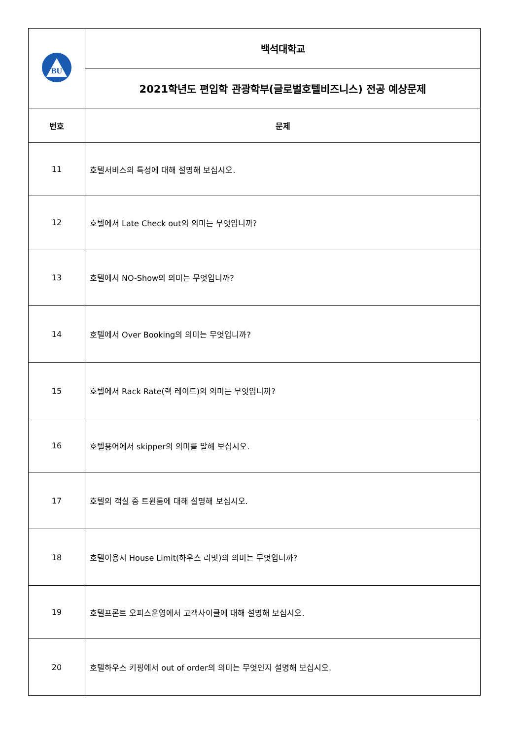| BU | 백석대학교 |
| | 2021학년도 편입학 관광학부(글로벌호텔비즈니스) 전공 예상문제 |
| 번호 | 문제 |
| 11 | 호텔서비스의 특성에 대해 설명해 보십시오. |
| 12 | 호텔에서 Late Check out의 의미는 무엇입니까? |
| 13 | 호텔에서 NO-Show의 의미는 무엇입니까? |
| 14 | 호텔에서 Over Booking의 의미는 무엇입니까? |
| 15 | 호텔에서 Rack Rate(랙 레이트)의 의미는 무엇입니까? |
| 16 | 호텔용어에서 skipper의 의미를 말해 보십시오. |
| 17 | 호텔의 객실 중 트윈룸에 대해 설명해 보십시오. |
| 18 | 호텔이용시 House Limit(하우스 리밋)의 의미는 무엇입니까? |
| 19 | 호텔프론트 오피스운영에서 고객사이클에 대해 설명해 보십시오. |
| 20 | 호텔하우스 키핑에서 out of order의 의미는 무엇인지 설명해 보십시오. |